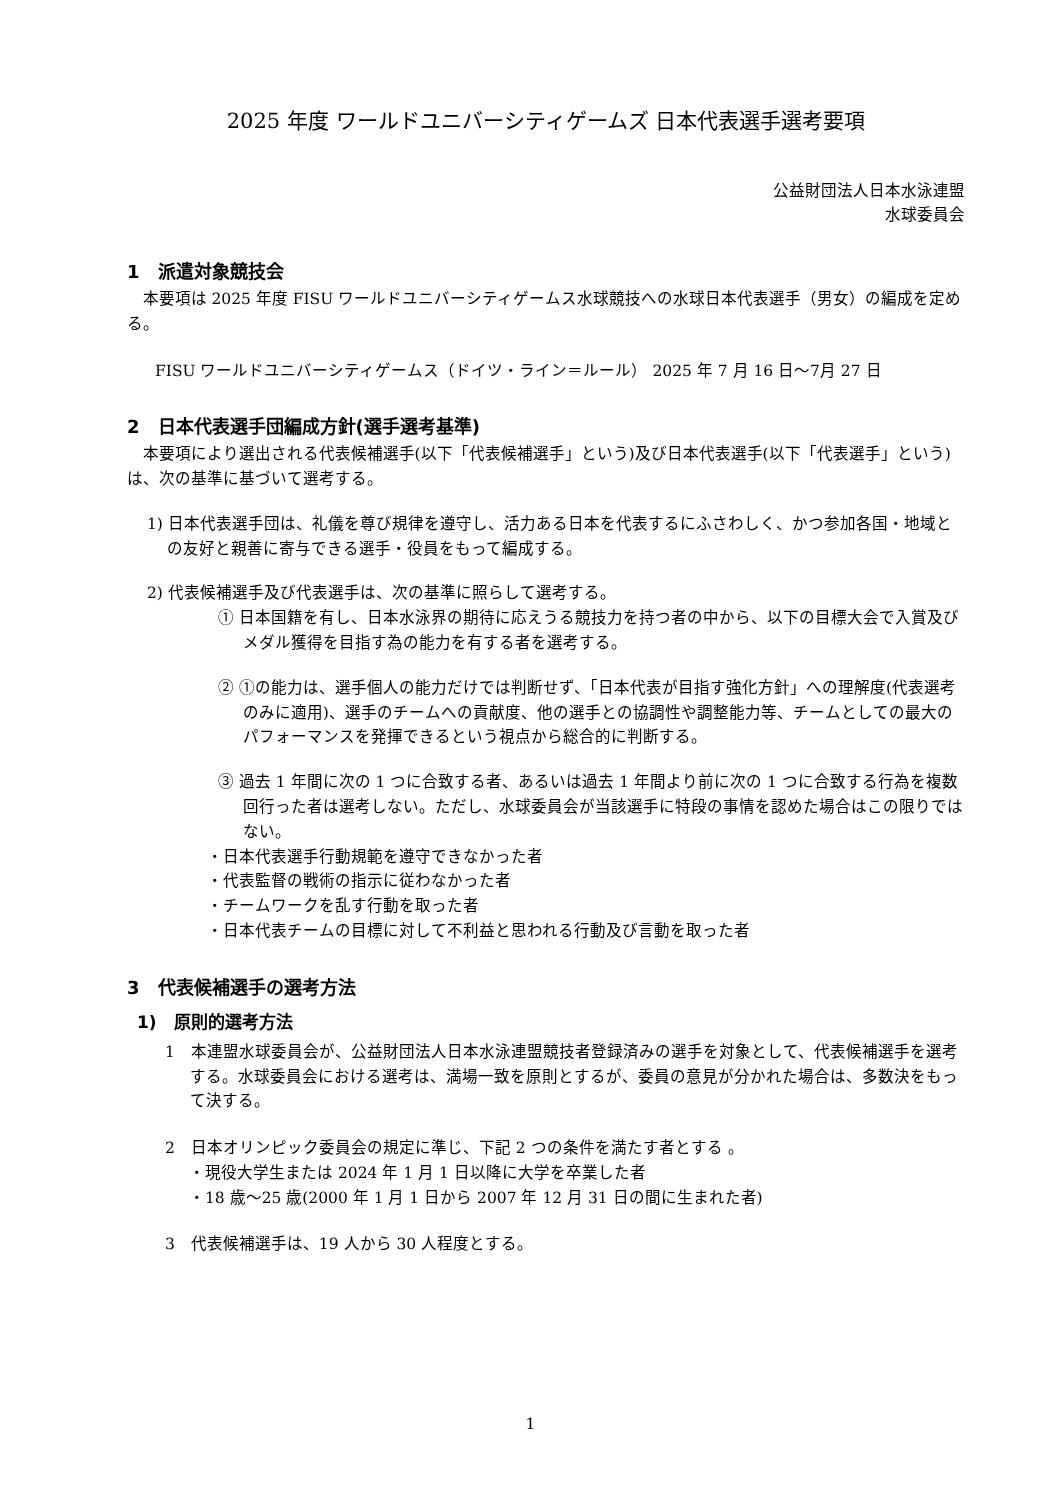2025 年度 ワールドユニバーシティゲームズ 日本代表選手選考要項
公益財団法人日本水泳連盟
水球委員会
1　派遣対象競技会
本要項は 2025 年度 FISU ワールドユニバーシティゲームス水球競技への水球日本代表選手（男女）の編成を定める。
FISU ワールドユニバーシティゲームス（ドイツ・ライン＝ルール） 2025 年 7 月 16 日～7月 27 日
2　日本代表選手団編成方針(選手選考基準)
本要項により選出される代表候補選手(以下「代表候補選手」という)及び日本代表選手(以下「代表選手」という)は、次の基準に基づいて選考する。
1) 日本代表選手団は、礼儀を尊び規律を遵守し、活力ある日本を代表するにふさわしく、かつ参加各国・地域との友好と親善に寄与できる選手・役員をもって編成する。
2) 代表候補選手及び代表選手は、次の基準に照らして選考する。
① 日本国籍を有し、日本水泳界の期待に応えうる競技力を持つ者の中から、以下の目標大会で入賞及びメダル獲得を目指す為の能力を有する者を選考する。
② ①の能力は、選手個人の能力だけでは判断せず、「日本代表が目指す強化方針」への理解度(代表選考のみに適用)、選手のチームへの貢献度、他の選手との協調性や調整能力等、チームとしての最大のパフォーマンスを発揮できるという視点から総合的に判断する。
③ 過去 1 年間に次の 1 つに合致する者、あるいは過去 1 年間より前に次の 1 つに合致する行為を複数回行った者は選考しない。ただし、水球委員会が当該選手に特段の事情を認めた場合はこの限りではない。
・日本代表選手行動規範を遵守できなかった者
・代表監督の戦術の指示に従わなかった者
・チームワークを乱す行動を取った者
・日本代表チームの目標に対して不利益と思われる行動及び言動を取った者
3　代表候補選手の選考方法
1)　原則的選考方法
1　本連盟水球委員会が、公益財団法人日本水泳連盟競技者登録済みの選手を対象として、代表候補選手を選考する。水球委員会における選考は、満場一致を原則とするが、委員の意見が分かれた場合は、多数決をもって決する。
2　日本オリンピック委員会の規定に準じ、下記 2 つの条件を満たす者とする 。
・現役大学生または 2024 年 1 月 1 日以降に大学を卒業した者
・18 歳～25 歳(2000 年 1 月 1 日から 2007 年 12 月 31 日の間に生まれた者)
3　代表候補選手は、19 人から 30 人程度とする。
1